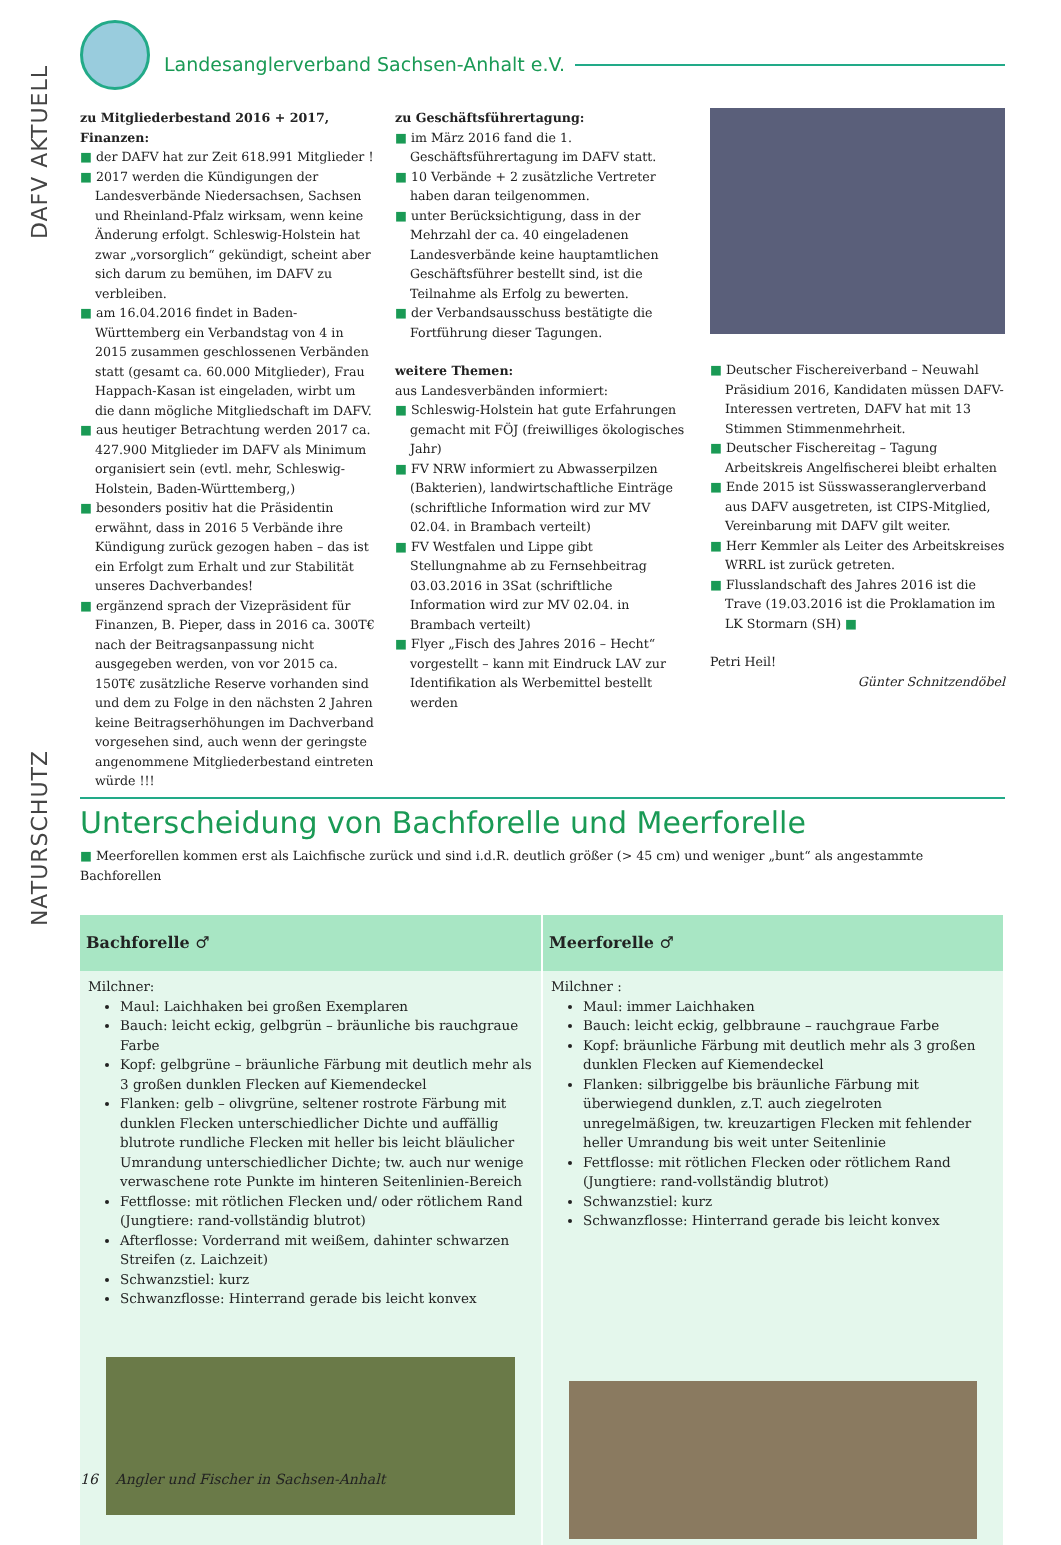DAFV AKTUELL
NATURSCHUTZ
Landesanglerverband Sachsen-Anhalt e.V.
zu Mitgliederbestand 2016 + 2017, Finanzen:
■ der DAFV hat zur Zeit 618.991 Mitglieder !
■ 2017 werden die Kündigungen der Landesverbände Niedersachsen, Sachsen und Rheinland-Pfalz wirksam, wenn keine Änderung erfolgt. Schleswig-Holstein hat zwar „vorsorglich“ gekündigt, scheint aber sich darum zu bemühen, im DAFV zu verbleiben.
■ am 16.04.2016 findet in Baden-Württemberg ein Verbandstag von 4 in 2015 zusammen geschlossenen Verbänden statt (gesamt ca. 60.000 Mitglieder), Frau Happach-Kasan ist eingeladen, wirbt um die dann mögliche Mitgliedschaft im DAFV.
■ aus heutiger Betrachtung werden 2017 ca. 427.900 Mitglieder im DAFV als Minimum organisiert sein (evtl. mehr, Schleswig-Holstein, Baden-Württemberg,)
■ besonders positiv hat die Präsidentin erwähnt, dass in 2016 5 Verbände ihre Kündigung zurück gezogen haben – das ist ein Erfolgt zum Erhalt und zur Stabilität unseres Dachverbandes!
■ ergänzend sprach der Vizepräsident für Finanzen, B. Pieper, dass in 2016 ca. 300T€ nach der Beitragsanpassung nicht ausgegeben werden, von vor 2015 ca. 150T€ zusätzliche Reserve vorhanden sind und dem zu Folge in den nächsten 2 Jahren keine Beitragserhöhungen im Dachverband vorgesehen sind, auch wenn der geringste angenommene Mitgliederbestand eintreten würde !!!
zu Geschäftsführertagung:
■ im März 2016 fand die 1. Geschäftsführertagung im DAFV statt.
■ 10 Verbände + 2 zusätzliche Vertreter haben daran teilgenommen.
■ unter Berücksichtigung, dass in der Mehrzahl der ca. 40 eingeladenen Landesverbände keine hauptamtlichen Geschäftsführer bestellt sind, ist die Teilnahme als Erfolg zu bewerten.
■ der Verbandsausschuss bestätigte die Fortführung dieser Tagungen.
weitere Themen:
aus Landesverbänden informiert:
■ Schleswig-Holstein hat gute Erfahrungen gemacht mit FÖJ (freiwilliges ökologisches Jahr)
■ FV NRW informiert zu Abwasserpilzen (Bakterien), landwirtschaftliche Einträge (schriftliche Information wird zur MV 02.04. in Brambach verteilt)
■ FV Westfalen und Lippe gibt Stellungnahme ab zu Fernsehbeitrag 03.03.2016 in 3Sat (schriftliche Information wird zur MV 02.04. in Brambach verteilt)
■ Flyer „Fisch des Jahres 2016 – Hecht“ vorgestellt – kann mit Eindruck LAV zur Identifikation als Werbemittel bestellt werden
■ Deutscher Fischereiverband – Neuwahl Präsidium 2016, Kandidaten müssen DAFV-Interessen vertreten, DAFV hat mit 13 Stimmen Stimmenmehrheit.
■ Deutscher Fischereitag – Tagung Arbeitskreis Angelfischerei bleibt erhalten
■ Ende 2015 ist Süsswasseranglerverband aus DAFV ausgetreten, ist CIPS-Mitglied, Vereinbarung mit DAFV gilt weiter.
■ Herr Kemmler als Leiter des Arbeitskreises WRRL ist zurück getreten.
■ Flusslandschaft des Jahres 2016 ist die Trave (19.03.2016 ist die Proklamation im LK Stormarn (SH) ■
Petri Heil!
Günter Schnitzendöbel
Unterscheidung von Bachforelle und Meerforelle
■ Meerforellen kommen erst als Laichfische zurück und sind i.d.R. deutlich größer (> 45 cm) und weniger „bunt“ als angestammte Bachforellen
| Bachforelle ♂ | Meerforelle ♂ |
| --- | --- |
| Milchner: Maul: Laichhaken bei großen Exemplaren Bauch: leicht eckig, gelbgrün – bräunliche bis rauchgraue Farbe Kopf: gelbgrüne – bräunliche Färbung mit deutlich mehr als 3 großen dunklen Flecken auf Kiemendeckel Flanken: gelb – olivgrüne, seltener rostrote Färbung mit dunklen Flecken unterschiedlicher Dichte und auffällig blutrote rundliche Flecken mit heller bis leicht bläulicher Umrandung unterschiedlicher Dichte; tw. auch nur wenige verwaschene rote Punkte im hinteren Seitenlinien-Bereich Fettflosse: mit rötlichen Flecken und/ oder rötlichem Rand (Jungtiere: rand-vollständig blutrot) Afterflosse: Vorderrand mit weißem, dahinter schwarzen Streifen (z. Laichzeit) Schwanzstiel: kurz Schwanzflosse: Hinterrand gerade bis leicht konvex | Milchner : Maul: immer Laichhaken Bauch: leicht eckig, gelbbraune – rauchgraue Farbe Kopf: bräunliche Färbung mit deutlich mehr als 3 großen dunklen Flecken auf Kiemendeckel Flanken: silbriggelbe bis bräunliche Färbung mit überwiegend dunklen, z.T. auch ziegelroten unregelmäßigen, tw. kreuzartigen Flecken mit fehlender heller Umrandung bis weit unter Seitenlinie Fettflosse: mit rötlichen Flecken oder rötlichem Rand (Jungtiere: rand-vollständig blutrot) Schwanzstiel: kurz Schwanzflosse: Hinterrand gerade bis leicht konvex |
16 Angler und Fischer in Sachsen-Anhalt